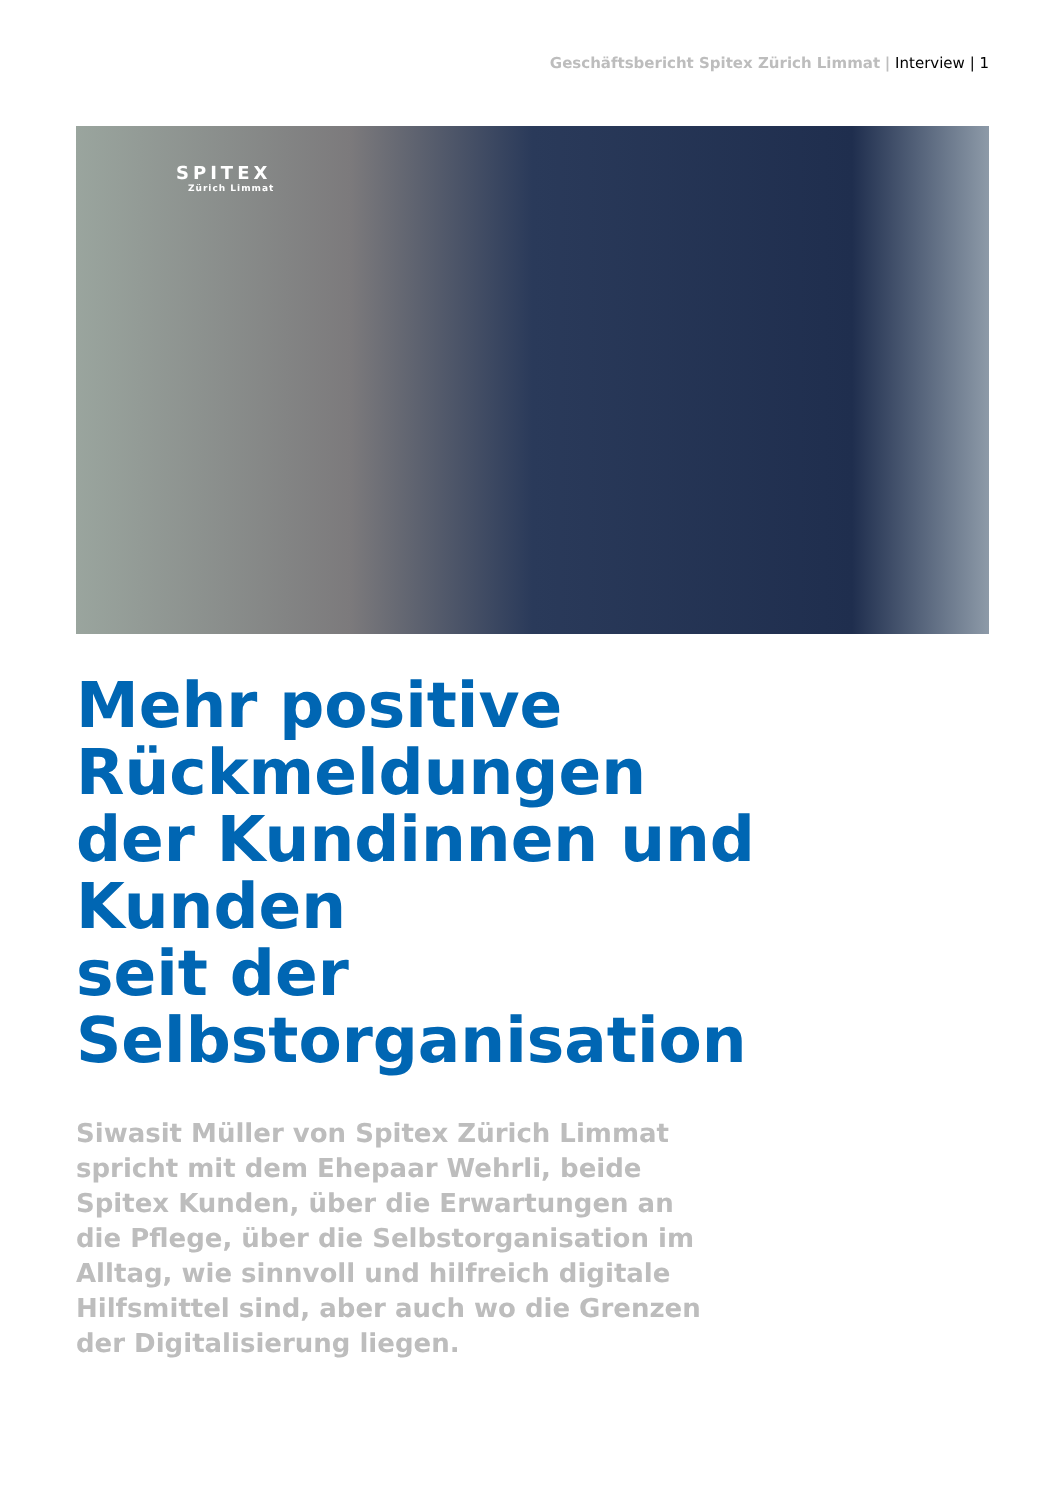Geschäftsbericht Spitex Zürich Limmat | Interview | 1
SPITEX
Zürich Limmat
Mehr positive
Rückmeldungen
der Kundinnen und
Kunden
seit der
Selbstorganisation
Siwasit Müller von Spitex Zürich Limmat spricht mit dem Ehepaar Wehrli, beide Spitex Kunden, über die Erwartungen an die Pflege, über die Selbstorganisation im Alltag, wie sinnvoll und hilfreich digitale Hilfsmittel sind, aber auch wo die Grenzen der Digitalisierung liegen.